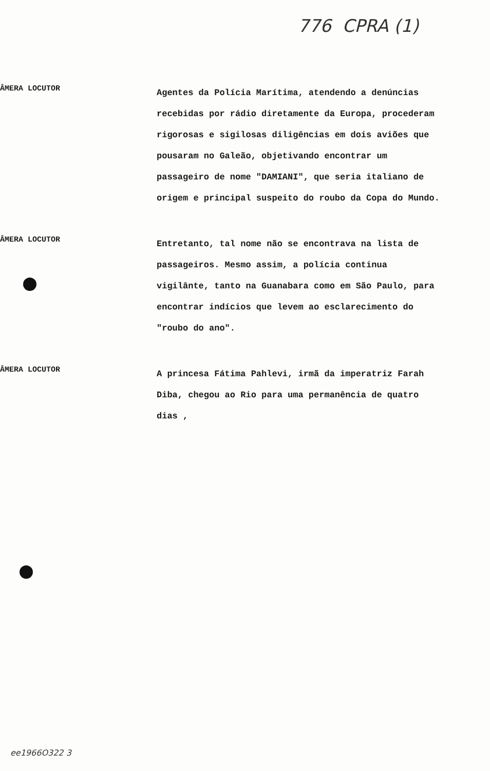776 CPRA (1)
ÂMERA LOCUTOR
Agentes da Polícia Marítima, atendendo a denúncias recebidas por rádio diretamente da Europa, procederam rigorosas e sigilosas diligências em dois aviões que pousaram no Galeão, objetivando encontrar um passageiro de nome "DAMIANI", que seria italiano de origem e principal suspeito do roubo da Copa do Mundo.
ÂMERA LOCUTOR
Entretanto, tal nome não se encontrava na lista de passageiros. Mesmo assim, a polícia continua vigilânte, tanto na Guanabara como em São Paulo, para encontrar indícios que levem ao esclarecimento do "roubo do ano".
ÂMERA LOCUTOR
A princesa Fátima Pahlevi, irmã da imperatriz Farah Diba, chegou ao Rio para uma permanência de quatro dias ,
ee1966O322 3